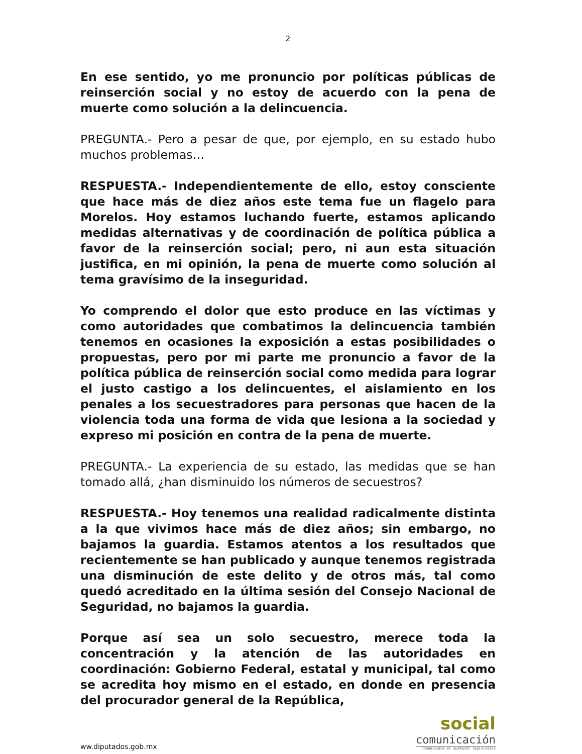2
En ese sentido, yo me pronuncio por políticas públicas de reinserción social y no estoy de acuerdo con la pena de muerte como solución a la delincuencia.
PREGUNTA.- Pero a pesar de que, por ejemplo, en su estado hubo muchos problemas…
RESPUESTA.- Independientemente de ello, estoy consciente que hace más de diez años este tema fue un flagelo para Morelos. Hoy estamos luchando fuerte, estamos aplicando medidas alternativas y de coordinación de política pública a favor de la reinserción social; pero, ni aun esta situación justifica, en mi opinión, la pena de muerte como solución al tema gravísimo de la inseguridad.
Yo comprendo el dolor que esto produce en las víctimas y como autoridades que combatimos la delincuencia también tenemos en ocasiones la exposición a estas posibilidades o propuestas, pero por mi parte me pronuncio a favor de la política pública de reinserción social como medida para lograr el justo castigo a los delincuentes, el aislamiento en los penales a los secuestradores para personas que hacen de la violencia toda una forma de vida que lesiona a la sociedad y expreso mi posición en contra de la pena de muerte.
PREGUNTA.- La experiencia de su estado, las medidas que se han tomado allá, ¿han disminuido los números de secuestros?
RESPUESTA.- Hoy tenemos una realidad radicalmente distinta a la que vivimos hace más de diez años; sin embargo, no bajamos la guardia. Estamos atentos a los resultados que recientemente se han publicado y aunque tenemos registrada una disminución de este delito y de otros más, tal como quedó acreditado en la última sesión del Consejo Nacional de Seguridad, no bajamos la guardia.
Porque así sea un solo secuestro, merece toda la concentración y la atención de las autoridades en coordinación: Gobierno Federal, estatal y municipal, tal como se acredita hoy mismo en el estado, en donde en presencia del procurador general de la República,
ww.diputados.gob.mx
social
comunicación
comunicamos el quehacer legislativo